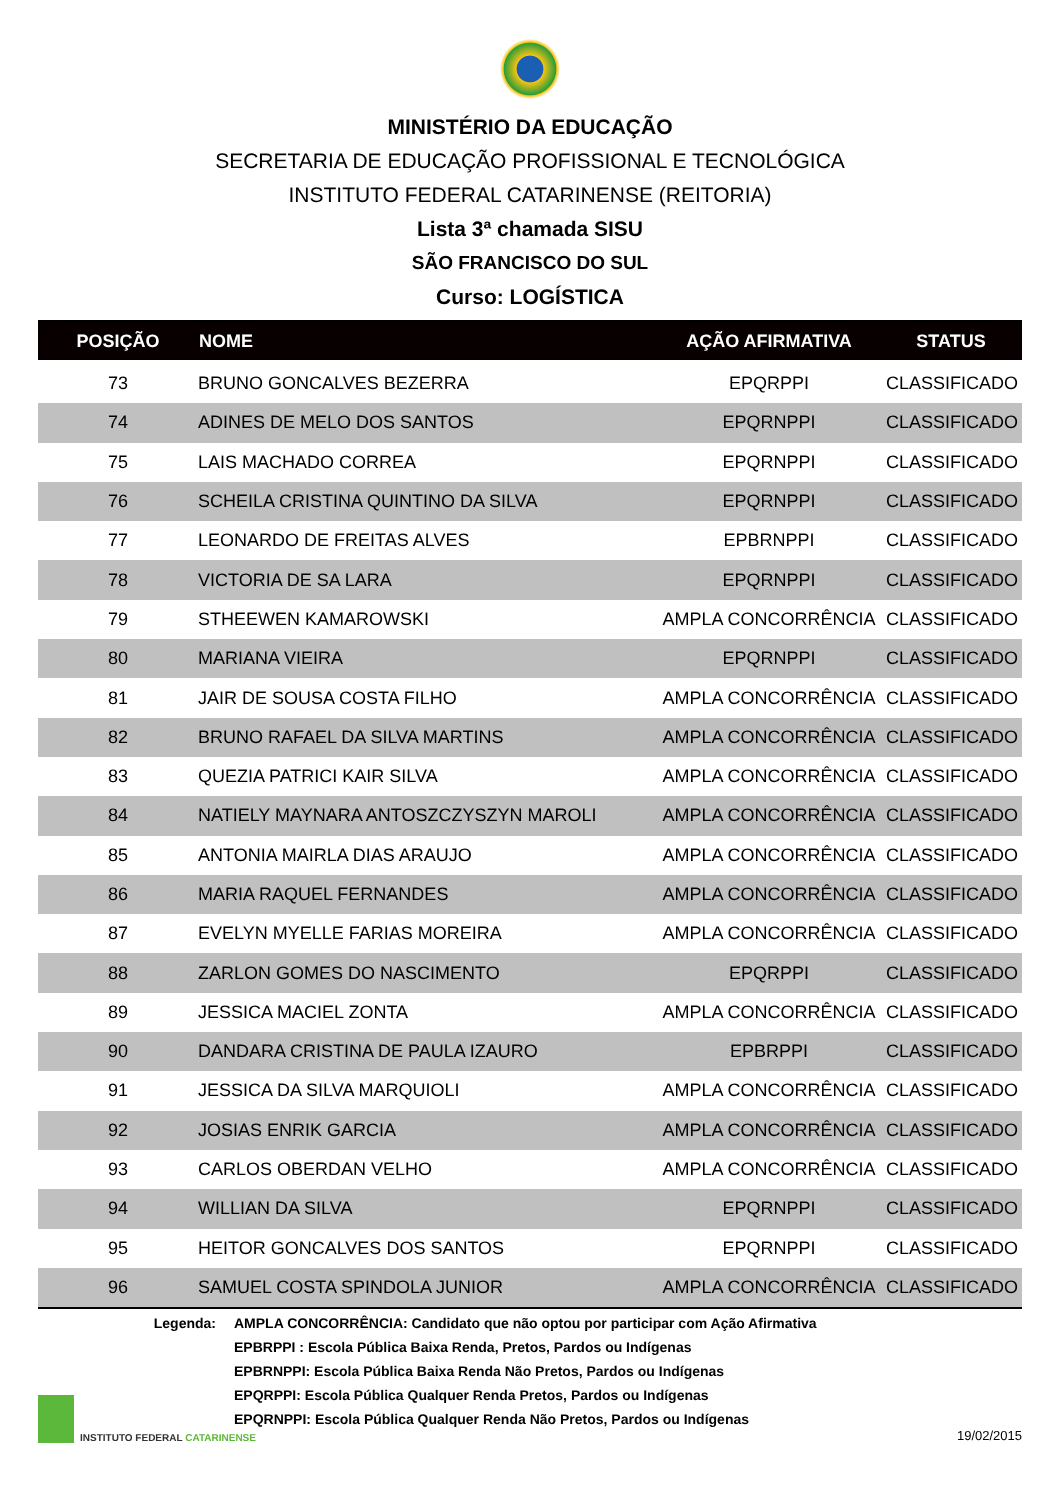MINISTÉRIO DA EDUCAÇÃO
SECRETARIA DE EDUCAÇÃO PROFISSIONAL E TECNOLÓGICA
INSTITUTO FEDERAL CATARINENSE (REITORIA)
Lista 3ª chamada SISU
SÃO FRANCISCO DO SUL
Curso: LOGÍSTICA
| POSIÇÃO | NOME | AÇÃO AFIRMATIVA | STATUS |
| --- | --- | --- | --- |
| 73 | BRUNO GONCALVES BEZERRA | EPQRPPI | CLASSIFICADO |
| 74 | ADINES DE MELO DOS SANTOS | EPQRNPPI | CLASSIFICADO |
| 75 | LAIS MACHADO CORREA | EPQRNPPI | CLASSIFICADO |
| 76 | SCHEILA CRISTINA QUINTINO DA SILVA | EPQRNPPI | CLASSIFICADO |
| 77 | LEONARDO DE FREITAS ALVES | EPBRNPPI | CLASSIFICADO |
| 78 | VICTORIA DE SA LARA | EPQRNPPI | CLASSIFICADO |
| 79 | STHEEWEN KAMAROWSKI | AMPLA CONCORRÊNCIA | CLASSIFICADO |
| 80 | MARIANA VIEIRA | EPQRNPPI | CLASSIFICADO |
| 81 | JAIR DE SOUSA COSTA FILHO | AMPLA CONCORRÊNCIA | CLASSIFICADO |
| 82 | BRUNO RAFAEL DA SILVA MARTINS | AMPLA CONCORRÊNCIA | CLASSIFICADO |
| 83 | QUEZIA PATRICI KAIR SILVA | AMPLA CONCORRÊNCIA | CLASSIFICADO |
| 84 | NATIELY MAYNARA ANTOSZCZYSZYN MAROLI | AMPLA CONCORRÊNCIA | CLASSIFICADO |
| 85 | ANTONIA MAIRLA DIAS ARAUJO | AMPLA CONCORRÊNCIA | CLASSIFICADO |
| 86 | MARIA RAQUEL FERNANDES | AMPLA CONCORRÊNCIA | CLASSIFICADO |
| 87 | EVELYN MYELLE FARIAS MOREIRA | AMPLA CONCORRÊNCIA | CLASSIFICADO |
| 88 | ZARLON GOMES DO NASCIMENTO | EPQRPPI | CLASSIFICADO |
| 89 | JESSICA MACIEL ZONTA | AMPLA CONCORRÊNCIA | CLASSIFICADO |
| 90 | DANDARA CRISTINA DE PAULA IZAURO | EPBRPPI | CLASSIFICADO |
| 91 | JESSICA DA SILVA MARQUIOLI | AMPLA CONCORRÊNCIA | CLASSIFICADO |
| 92 | JOSIAS ENRIK GARCIA | AMPLA CONCORRÊNCIA | CLASSIFICADO |
| 93 | CARLOS OBERDAN VELHO | AMPLA CONCORRÊNCIA | CLASSIFICADO |
| 94 | WILLIAN DA SILVA | EPQRNPPI | CLASSIFICADO |
| 95 | HEITOR GONCALVES DOS SANTOS | EPQRNPPI | CLASSIFICADO |
| 96 | SAMUEL COSTA SPINDOLA JUNIOR | AMPLA CONCORRÊNCIA | CLASSIFICADO |
Legenda: AMPLA CONCORRÊNCIA: Candidato que não optou por participar com Ação Afirmativa
EPBRPPI : Escola Pública Baixa Renda, Pretos, Pardos ou Indígenas
EPBRNPPI: Escola Pública Baixa Renda Não Pretos, Pardos ou Indígenas
EPQRPPI: Escola Pública Qualquer Renda Pretos, Pardos ou Indígenas
EPQRNPPI: Escola Pública Qualquer Renda Não Pretos, Pardos ou Indígenas
INSTITUTO FEDERAL CATARINENSE
19/02/2015